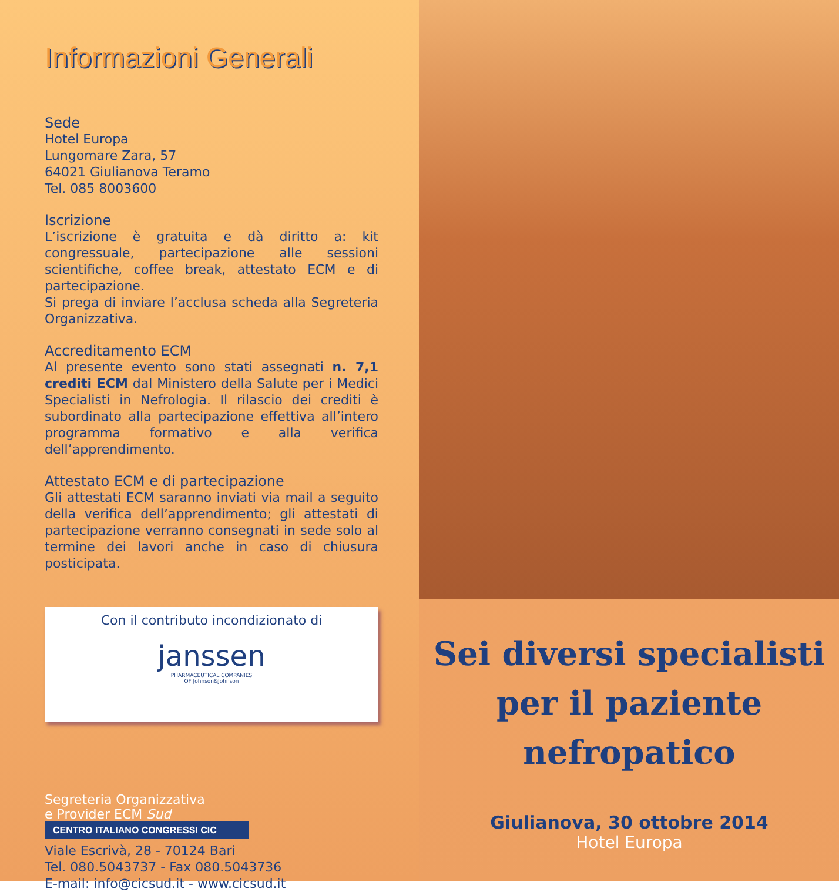Informazioni Generali
Sede
Hotel Europa
Lungomare Zara, 57
64021 Giulianova Teramo
Tel. 085 8003600
Iscrizione
L’iscrizione è gratuita e dà diritto a: kit congressuale, partecipazione alle sessioni scientifiche, coffee break, attestato ECM e di partecipazione.
Si prega di inviare l’acclusa scheda alla Segreteria Organizzativa.
Accreditamento ECM
Al presente evento sono stati assegnati n. 7,1 crediti ECM dal Ministero della Salute per i Medici Specialisti in Nefrologia. Il rilascio dei crediti è subordinato alla partecipazione effettiva all’intero programma formativo e alla verifica dell’apprendimento.
Attestato ECM e di partecipazione
Gli attestati ECM saranno inviati via mail a seguito della verifica dell’apprendimento; gli attestati di partecipazione verranno consegnati in sede solo al termine dei lavori anche in caso di chiusura posticipata.
Con il contributo incondizionato di
janssen
PHARMACEUTICAL COMPANIES
OF Johnson&Johnson
Segreteria Organizzativa
e Provider ECM Sud
CENTRO ITALIANO CONGRESSI CIC
Viale Escrivà, 28 - 70124 Bari
Tel. 080.5043737 - Fax 080.5043736
E-mail: info@cicsud.it - www.cicsud.it
Sei diversi specialisti
per il paziente
nefropatico
Giulianova, 30 ottobre 2014
Hotel Europa